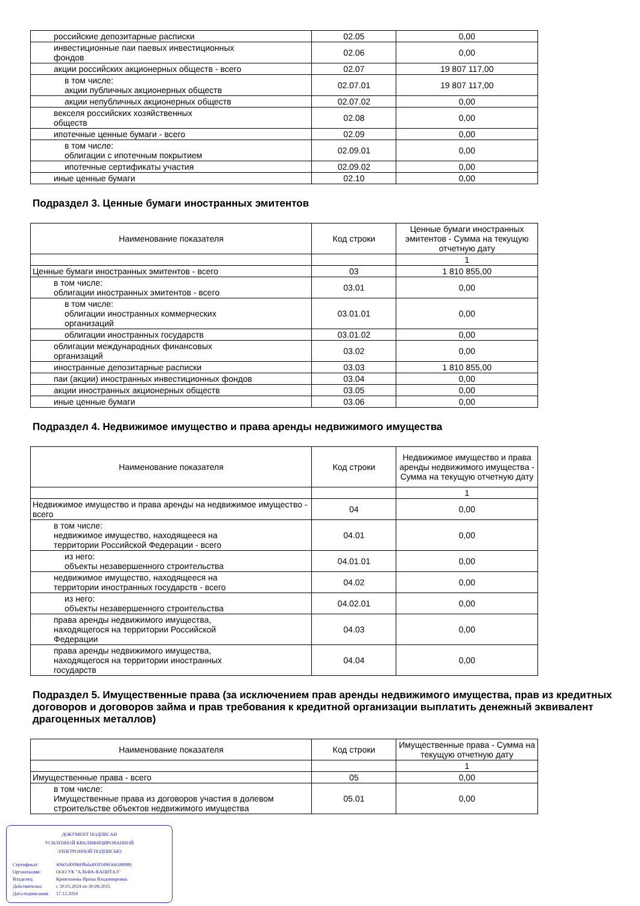| российские депозитарные расписки | 02.05 | 0,00 |
| инвестиционные паи паевых инвестиционных фондов | 02.06 | 0,00 |
| акции российских акционерных обществ - всего | 02.07 | 19 807 117,00 |
| в том числе: акции публичных акционерных обществ | 02.07.01 | 19 807 117,00 |
| акции непубличных акционерных обществ | 02.07.02 | 0,00 |
| векселя российских хозяйственных обществ | 02.08 | 0,00 |
| ипотечные ценные бумаги - всего | 02.09 | 0,00 |
| в том числе: облигации с ипотечным покрытием | 02.09.01 | 0,00 |
| ипотечные сертификаты участия | 02.09.02 | 0,00 |
| иные ценные бумаги | 02.10 | 0,00 |
Подраздел 3. Ценные бумаги иностранных эмитентов
| Наименование показателя | Код строки | Ценные бумаги иностранных эмитентов - Сумма на текущую отчетную дату |
| --- | --- | --- |
| | | 1 |
| Ценные бумаги иностранных эмитентов - всего | 03 | 1 810 855,00 |
| в том числе: облигации иностранных эмитентов - всего | 03.01 | 0,00 |
| в том числе: облигации иностранных коммерческих организаций | 03.01.01 | 0,00 |
| облигации иностранных государств | 03.01.02 | 0,00 |
| облигации международных финансовых организаций | 03.02 | 0,00 |
| иностранные депозитарные расписки | 03.03 | 1 810 855,00 |
| паи (акции) иностранных инвестиционных фондов | 03.04 | 0,00 |
| акции иностранных акционерных обществ | 03.05 | 0,00 |
| иные ценные бумаги | 03.06 | 0,00 |
Подраздел 4. Недвижимое имущество и права аренды недвижимого имущества
| Наименование показателя | Код строки | Недвижимое имущество и права аренды недвижимого имущества - Сумма на текущую отчетную дату |
| --- | --- | --- |
| | | 1 |
| Недвижимое имущество и права аренды на недвижимое имущество - всего | 04 | 0,00 |
| в том числе: недвижимое имущество, находящееся на территории Российской Федерации - всего | 04.01 | 0,00 |
| из него: объекты незавершенного строительства | 04.01.01 | 0,00 |
| недвижимое имущество, находящееся на территории иностранных государств - всего | 04.02 | 0,00 |
| из него: объекты незавершенного строительства | 04.02.01 | 0,00 |
| права аренды недвижимого имущества, находящегося на территории Российской Федерации | 04.03 | 0,00 |
| права аренды недвижимого имущества, находящегося на территории иностранных государств | 04.04 | 0,00 |
Подраздел 5. Имущественные права (за исключением прав аренды недвижимого имущества, прав из кредитных договоров и договоров займа и прав требования к кредитной организации выплатить денежный эквивалент драгоценных металлов)
| Наименование показателя | Код строки | Имущественные права - Сумма на текущую отчетную дату |
| --- | --- | --- |
| | | 1 |
| Имущественные права - всего | 05 | 0,00 |
| в том числе: Имущественные права из договоров участия в долевом строительстве объектов недвижимого имущества | 05.01 | 0,00 |
ДОКУМЕНТ ПОДПИСАН
УСИЛЕННОЙ КВАЛИФИЦИРОВАННОЙ
ЭЛЕКТРОННОЙ ПОДПИСЬЮ
Сертификат: 40601d00860fbda493f149b566588989
Организация: ООО УК "АЛЬФА-КАПИТАЛ"
Владелец: Кривошеева Ирина Владимировна
Действителен: с 30.05.2024 по 30.08.2025
Дата подписания: 17.12.2024